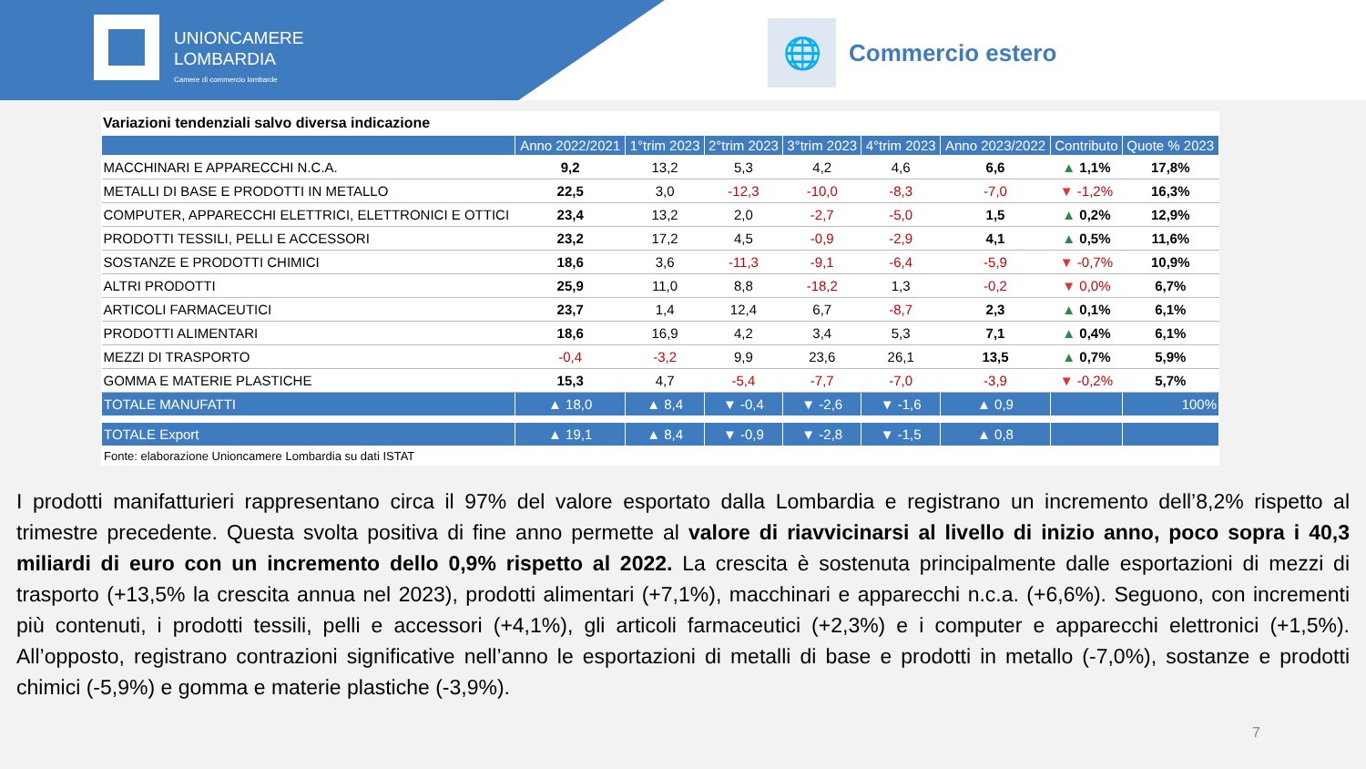UNIONCAMERE
LOMBARDIA
Camere di commercio lombarde
🌐
Commercio estero
Variazioni tendenziali salvo diversa indicazione
| | Anno 2022/2021 | 1°trim 2023 | 2°trim 2023 | 3°trim 2023 | 4°trim 2023 | Anno 2023/2022 | Contributo | Quote % 2023 |
| --- | --- | --- | --- | --- | --- | --- | --- | --- |
| MACCHINARI E APPARECCHI N.C.A. | 9,2 | 13,2 | 5,3 | 4,2 | 4,6 | 6,6 | ▲ 1,1% | 17,8% |
| METALLI DI BASE E PRODOTTI IN METALLO | 22,5 | 3,0 | -12,3 | -10,0 | -8,3 | -7,0 | ▼ -1,2% | 16,3% |
| COMPUTER, APPARECCHI ELETTRICI, ELETTRONICI E OTTICI | 23,4 | 13,2 | 2,0 | -2,7 | -5,0 | 1,5 | ▲ 0,2% | 12,9% |
| PRODOTTI TESSILI, PELLI E ACCESSORI | 23,2 | 17,2 | 4,5 | -0,9 | -2,9 | 4,1 | ▲ 0,5% | 11,6% |
| SOSTANZE E PRODOTTI CHIMICI | 18,6 | 3,6 | -11,3 | -9,1 | -6,4 | -5,9 | ▼ -0,7% | 10,9% |
| ALTRI PRODOTTI | 25,9 | 11,0 | 8,8 | -18,2 | 1,3 | -0,2 | ▼ 0,0% | 6,7% |
| ARTICOLI FARMACEUTICI | 23,7 | 1,4 | 12,4 | 6,7 | -8,7 | 2,3 | ▲ 0,1% | 6,1% |
| PRODOTTI ALIMENTARI | 18,6 | 16,9 | 4,2 | 3,4 | 5,3 | 7,1 | ▲ 0,4% | 6,1% |
| MEZZI DI TRASPORTO | -0,4 | -3,2 | 9,9 | 23,6 | 26,1 | 13,5 | ▲ 0,7% | 5,9% |
| GOMMA E MATERIE PLASTICHE | 15,3 | 4,7 | -5,4 | -7,7 | -7,0 | -3,9 | ▼ -0,2% | 5,7% |
| TOTALE MANUFATTI | ▲ 18,0 | ▲ 8,4 | ▼ -0,4 | ▼ -2,6 | ▼ -1,6 | ▲ 0,9 | | 100% |
| TOTALE Export | ▲ 19,1 | ▲ 8,4 | ▼ -0,9 | ▼ -2,8 | ▼ -1,5 | ▲ 0,8 | | |
Fonte: elaborazione Unioncamere Lombardia su dati ISTAT
I prodotti manifatturieri rappresentano circa il 97% del valore esportato dalla Lombardia e registrano un incremento dell’8,2% rispetto al trimestre precedente. Questa svolta positiva di fine anno permette al valore di riavvicinarsi al livello di inizio anno, poco sopra i 40,3 miliardi di euro con un incremento dello 0,9% rispetto al 2022. La crescita è sostenuta principalmente dalle esportazioni di mezzi di trasporto (+13,5% la crescita annua nel 2023), prodotti alimentari (+7,1%), macchinari e apparecchi n.c.a. (+6,6%). Seguono, con incrementi più contenuti, i prodotti tessili, pelli e accessori (+4,1%), gli articoli farmaceutici (+2,3%) e i computer e apparecchi elettronici (+1,5%). All’opposto, registrano contrazioni significative nell’anno le esportazioni di metalli di base e prodotti in metallo (-7,0%), sostanze e prodotti chimici (-5,9%) e gomma e materie plastiche (-3,9%).
7